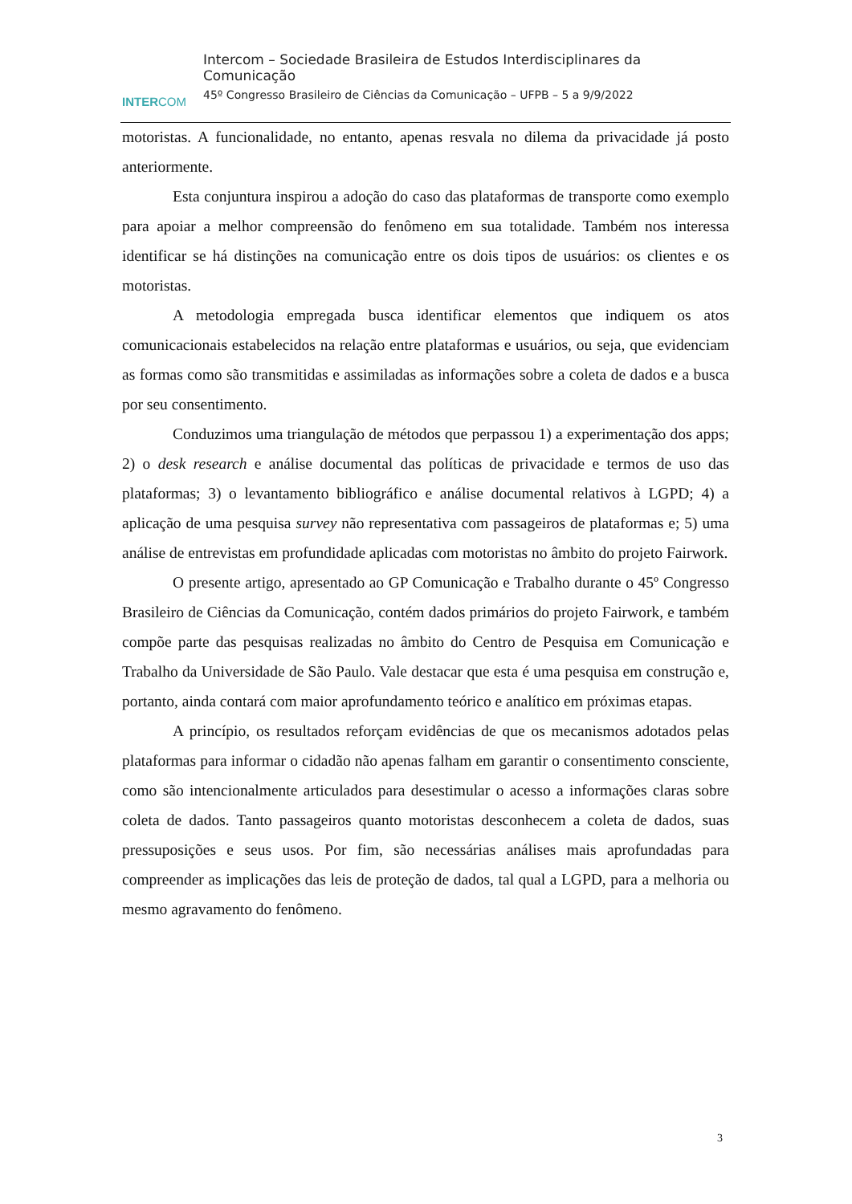INTERCOM
Intercom – Sociedade Brasileira de Estudos Interdisciplinares da Comunicação
45º Congresso Brasileiro de Ciências da Comunicação – UFPB – 5 a 9/9/2022
motoristas. A funcionalidade, no entanto, apenas resvala no dilema da privacidade já posto anteriormente.
Esta conjuntura inspirou a adoção do caso das plataformas de transporte como exemplo para apoiar a melhor compreensão do fenômeno em sua totalidade. Também nos interessa identificar se há distinções na comunicação entre os dois tipos de usuários: os clientes e os motoristas.
A metodologia empregada busca identificar elementos que indiquem os atos comunicacionais estabelecidos na relação entre plataformas e usuários, ou seja, que evidenciam as formas como são transmitidas e assimiladas as informações sobre a coleta de dados e a busca por seu consentimento.
Conduzimos uma triangulação de métodos que perpassou 1) a experimentação dos apps; 2) o desk research e análise documental das políticas de privacidade e termos de uso das plataformas; 3) o levantamento bibliográfico e análise documental relativos à LGPD; 4) a aplicação de uma pesquisa survey não representativa com passageiros de plataformas e; 5) uma análise de entrevistas em profundidade aplicadas com motoristas no âmbito do projeto Fairwork.
O presente artigo, apresentado ao GP Comunicação e Trabalho durante o 45º Congresso Brasileiro de Ciências da Comunicação, contém dados primários do projeto Fairwork, e também compõe parte das pesquisas realizadas no âmbito do Centro de Pesquisa em Comunicação e Trabalho da Universidade de São Paulo. Vale destacar que esta é uma pesquisa em construção e, portanto, ainda contará com maior aprofundamento teórico e analítico em próximas etapas.
A princípio, os resultados reforçam evidências de que os mecanismos adotados pelas plataformas para informar o cidadão não apenas falham em garantir o consentimento consciente, como são intencionalmente articulados para desestimular o acesso a informações claras sobre coleta de dados. Tanto passageiros quanto motoristas desconhecem a coleta de dados, suas pressuposições e seus usos. Por fim, são necessárias análises mais aprofundadas para compreender as implicações das leis de proteção de dados, tal qual a LGPD, para a melhoria ou mesmo agravamento do fenômeno.
3